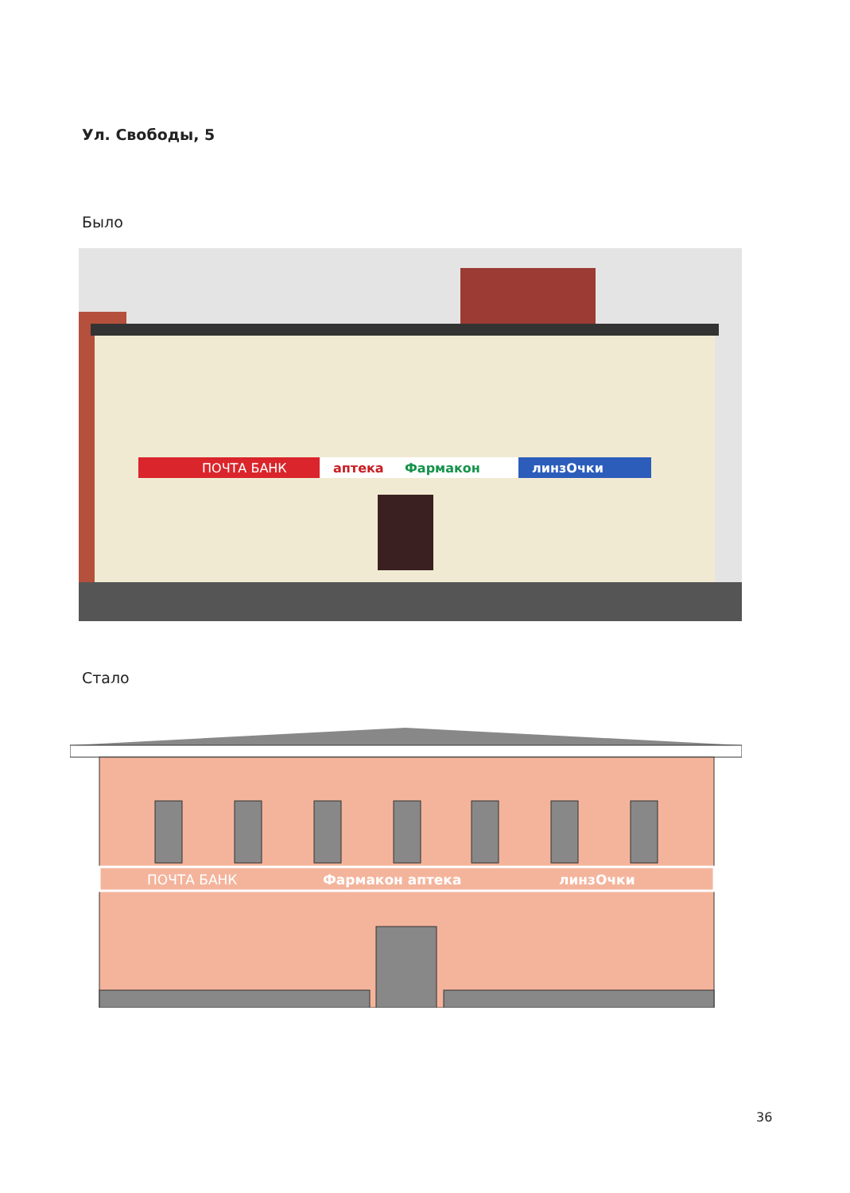Ул. Свободы, 5
Было
ПОЧТА БАНК
аптека
Фармакон
линзОчки
Стало
ПОЧТА БАНК
Фармакон аптека
линзОчки
36